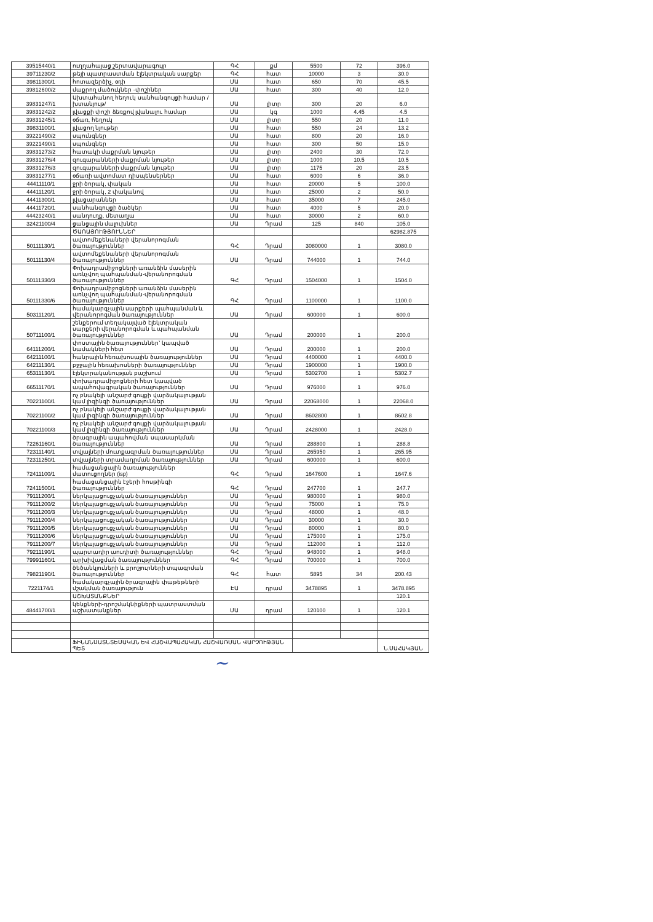| 39515440/1 | ուղղահայաց շերտավարագույր | ԳՀ | քմ | 5500 | 72 | 396.0 |
| 39711230/2 | թեյի պատրաստման էլեկտրական սարքեր | ԳՀ | հատ | 10000 | 3 | 30.0 |
| 39811300/1 | հոտազերծիչ, օդի | ՄԱ | հատ | 650 | 70 | 45.5 |
| 39812600/2 | մաքրող մածուկներ -փոշիներ | ՄԱ | հատ | 300 | 40 | 12.0 |
| 39831247/1 | Ախտահանող հեղուկ սանհանգույցի համար /խտանյութ/ | ՄԱ | լիտր | 300 | 20 | 6.0 |
| 39831242/2 | լվացքի փոշի ձեռքով լվանալու համար | ՄԱ | կգ | 1000 | 4.45 | 4.5 |
| 39831245/1 | օճառ, հեղուկ | ՄԱ | լիտր | 550 | 20 | 11.0 |
| 39831100/1 | լվացող նյութեր | ՄԱ | հատ | 550 | 24 | 13.2 |
| 39221490/2 | սպունգներ | ՄԱ | հատ | 800 | 20 | 16.0 |
| 39221490/1 | սպունգներ | ՄԱ | հատ | 300 | 50 | 15.0 |
| 39831273/2 | հատակի մաքրման նյութեր | ՄԱ | լիտր | 2400 | 30 | 72.0 |
| 39831276/4 | զուգարանների մաքրման նյութեր | ՄԱ | լիտր | 1000 | 10.5 | 10.5 |
| 39831276/3 | զուգարանների մաքրման նյութեր | ՄԱ | լիտր | 1175 | 20 | 23.5 |
| 39831277/1 | օճառի ավտոմատ դիսպենսերներ | ՄԱ | հատ | 6000 | 6 | 36.0 |
| 44411110/1 | ջրի ծորակ, փական | ՄԱ | հատ | 20000 | 5 | 100.0 |
| 44411120/1 | ջրի ծորակ, 2 փականով | ՄԱ | հատ | 25000 | 2 | 50.0 |
| 44411300/1 | լվացարաններ | ՄԱ | հատ | 35000 | 7 | 245.0 |
| 44411720/1 | սանհանգույցի ծածկեր | ՄԱ | հատ | 4000 | 5 | 20.0 |
| 44423240/1 | սանդուղք, մետաղյա | ՄԱ | հատ | 30000 | 2 | 60.0 |
| 32421100/4 | ցանցային մալուխներ | ՄԱ | Դրամ | 125 | 840 | 105.0 |
| | ԾԱՌԱՅՈՒԹՅՈՒՆՆԵՐ | | | | | 62982.875 |
| 50111130/1 | ավտոմեքենաների վերանորոգման ծառայություններ | ԳՀ | Դրամ | 3080000 | 1 | 3080.0 |
| 50111130/4 | ավտոմեքենաների վերանորոգման ծառայություններ | ՄԱ | Դրամ | 744000 | 1 | 744.0 |
| 50111330/3 | Փոխադրամիջոցների առանձին մասերին առնչվող պահպանման-վերանորոգման ծառայություններ | ԳՀ | Դրամ | 1504000 | 1 | 1504.0 |
| 50111330/6 | Փոխադրամիջոցների առանձին մասերին առնչվող պահպանման-վերանորոգման ծառայություններ | ԳՀ | Դրամ | 1100000 | 1 | 1100.0 |
| 50311120/1 | համակարգչային սարքերի պահպանման և վերանորոգման ծառայություններ | ՄԱ | Դրամ | 600000 | 1 | 600.0 |
| 50711100/1 | շենքերում տեղակայված էլեկտրական սարքերի վերանորոգման և պահպանման ծառայություններ | ՄԱ | Դրամ | 200000 | 1 | 200.0 |
| 64111200/1 | փոստային ծառայություններ՝ կապված նամակների հետ | ՄԱ | Դրամ | 200000 | 1 | 200.0 |
| 64211100/1 | հանրային հեռախոսային ծառայություններ | ՄԱ | Դրամ | 4400000 | 1 | 4400.0 |
| 64211130/1 | բջջային հեռախոսների ծառայություններ | ՄԱ | Դրամ | 1900000 | 1 | 1900.0 |
| 65311130/1 | էլեկտրականության բաշխում | ՄԱ | Դրամ | 5302700 | 1 | 5302.7 |
| 66511170/1 | փոխադրամիջոցների հետ կապված ապահովագրական ծառայություններ | ՄԱ | Դրամ | 976000 | 1 | 976.0 |
| 70221100/1 | ոչ բնակելի անշարժ գույքի վարձակալության կամ լիզինգի ծառայություններ | ՄԱ | Դրամ | 22068000 | 1 | 22068.0 |
| 70221100/2 | ոչ բնակելի անշարժ գույքի վարձակալության կամ լիզինգի ծառայություններ | ՄԱ | Դրամ | 8602800 | 1 | 8602.8 |
| 70221100/3 | ոչ բնակելի անշարժ գույքի վարձակալության կամ լիզինգի ծառայություններ | ՄԱ | Դրամ | 2428000 | 1 | 2428.0 |
| 72261160/1 | ծրագրային ապահովման սպասարկման ծառայություններ | ՄԱ | Դրամ | 288800 | 1 | 288.8 |
| 72311140/1 | տվյալների մուտքագրման ծառայություններ | ՄԱ | Դրամ | 265950 | 1 | 265.95 |
| 72311250/1 | տվյալների տրամադրման ծառայություններ | ՄԱ | Դրամ | 600000 | 1 | 600.0 |
| 72411100/1 | համացանցային ծառայություններ մատուցողներ (isp) | ԳՀ | Դրամ | 1647600 | 1 | 1647.6 |
| 72411500/1 | համացանցային էջերի հոսթինգի ծառայություններ | ԳՀ | Դրամ | 247700 | 1 | 247.7 |
| 79111200/1 | ներկայացուցչական ծառայություններ | ՄԱ | Դրամ | 980000 | 1 | 980.0 |
| 79111200/2 | ներկայացուցչական ծառայություններ | ՄԱ | Դրամ | 75000 | 1 | 75.0 |
| 79111200/3 | ներկայացուցչական ծառայություններ | ՄԱ | Դրամ | 48000 | 1 | 48.0 |
| 79111200/4 | ներկայացուցչական ծառայություններ | ՄԱ | Դրամ | 30000 | 1 | 30.0 |
| 79111200/5 | ներկայացուցչական ծառայություններ | ՄԱ | Դրամ | 80000 | 1 | 80.0 |
| 79111200/6 | ներկայացուցչական ծառայություններ | ՄԱ | Դրամ | 175000 | 1 | 175.0 |
| 79111200/7 | ներկայացուցչական ծառայություններ | ՄԱ | Դրամ | 112000 | 1 | 112.0 |
| 79211190/1 | պարտադիր աուդիտի ծառայություններ | ԳՀ | Դրամ | 948000 | 1 | 948.0 |
| 79991160/1 | արխիվացման ծառայություններ | ԳՀ | Դրամ | 700000 | 1 | 700.0 |
| 79821190/1 | ծեծանկյուների և բրոշյուրների տպագրման ծառայություններ | ԳՀ | հատ | 5895 | 34 | 200.43 |
| 7221174/1 | համակարգչային ծրագրային փաթեթների մշակման ծառայություն | ԷԱ | դրամ | 3478895 | 1 | 3478.895 |
| | ԱՇԽԱՏԱՆՔՆԵՐ | | | | | 120.1 |
| 48441700/1 | կենքների-դրոշմակնիքների պատրաստման աշխատանքներ | ՄԱ | դրամ | 120100 | 1 | 120.1 |
| | ՖԻՆԱՆՍԱՏՆՏԵՍԱԿԱՆ ԵՎ ՀԱՇՎԱՊԱՀԱԿԱՆ ՀԱՇՎԱՌՄԱՆ ՎԱՐՉՈՒԹՅԱՆ ՊԵՏ | | | | | Ն.ՍԱՀԱԿՅԱՆ |
~